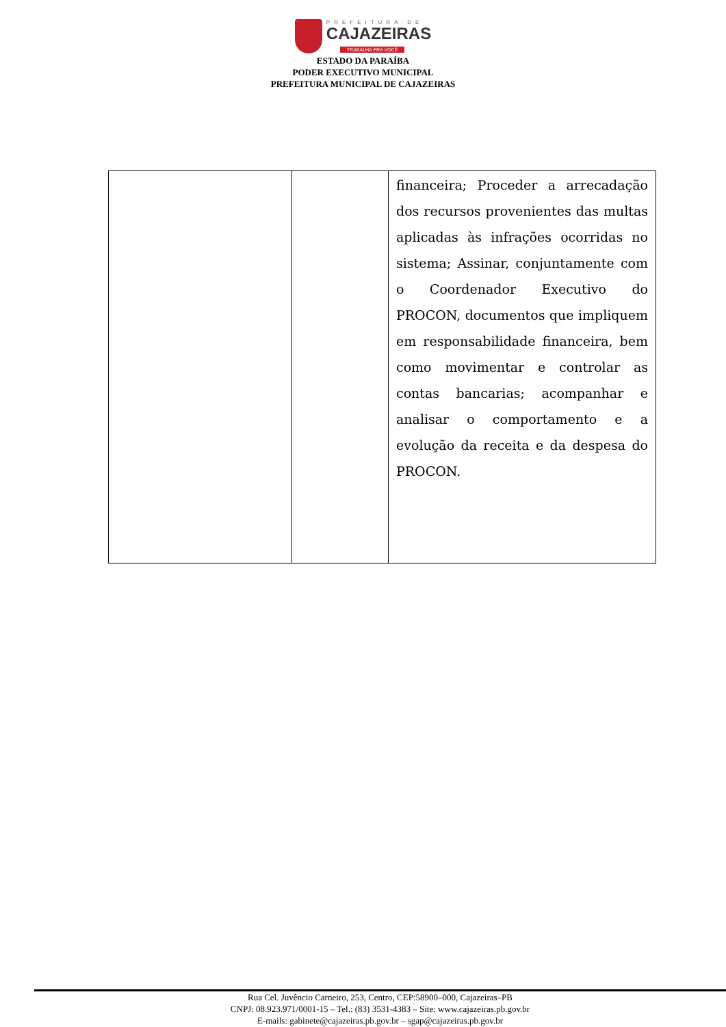PREFEITURA DE
CAJAZEIRAS
TRABALHA PRA VOCÊ
ESTADO DA PARAÍBA
PODER EXECUTIVO MUNICIPAL
PREFEITURA MUNICIPAL DE CAJAZEIRAS
| | | financeira; Proceder a arrecadação dos recursos provenientes das multas aplicadas às infrações ocorridas no sistema; Assinar, conjuntamente com o Coordenador Executivo do PROCON, documentos que impliquem em responsabilidade financeira, bem como movimentar e controlar as contas bancarias; acompanhar e analisar o comportamento e a evolução da receita e da despesa do PROCON. |
Rua Cel. Juvêncio Carneiro, 253, Centro, CEP:58900–000, Cajazeiras–PB
CNPJ: 08.923.971/0001-15 – Tel.: (83) 3531-4383 – Site: www.cajazeiras.pb.gov.br
E-mails: gabinete@cajazeiras.pb.gov.br – sgap@cajazeiras.pb.gov.br